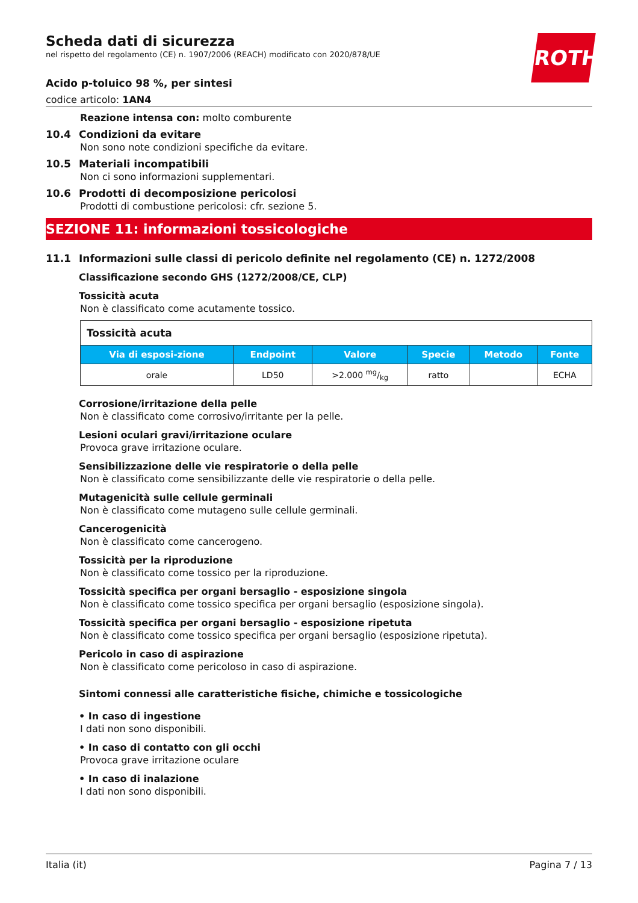ROTH
Scheda dati di sicurezza
nel rispetto del regolamento (CE) n. 1907/2006 (REACH) modificato con 2020/878/UE
Acido p-toluico 98 %, per sintesi
codice articolo: 1AN4
Reazione intensa con: molto comburente
10.4 Condizioni da evitare
Non sono note condizioni specifiche da evitare.
10.5 Materiali incompatibili
Non ci sono informazioni supplementari.
10.6 Prodotti di decomposizione pericolosi
Prodotti di combustione pericolosi: cfr. sezione 5.
SEZIONE 11: informazioni tossicologiche
11.1 Informazioni sulle classi di pericolo definite nel regolamento (CE) n. 1272/2008
Classificazione secondo GHS (1272/2008/CE, CLP)
Tossicità acuta
Non è classificato come acutamente tossico.
| Tossicità acuta | | | | | |
| Via di esposi-zione | Endpoint | Valore | Specie | Metodo | Fonte |
| orale | LD50 | >2.000 mg/kg | ratto | | ECHA |
Corrosione/irritazione della pelle
Non è classificato come corrosivo/irritante per la pelle.
Lesioni oculari gravi/irritazione oculare
Provoca grave irritazione oculare.
Sensibilizzazione delle vie respiratorie o della pelle
Non è classificato come sensibilizzante delle vie respiratorie o della pelle.
Mutagenicità sulle cellule germinali
Non è classificato come mutageno sulle cellule germinali.
Cancerogenicità
Non è classificato come cancerogeno.
Tossicità per la riproduzione
Non è classificato come tossico per la riproduzione.
Tossicità specifica per organi bersaglio - esposizione singola
Non è classificato come tossico specifica per organi bersaglio (esposizione singola).
Tossicità specifica per organi bersaglio - esposizione ripetuta
Non è classificato come tossico specifica per organi bersaglio (esposizione ripetuta).
Pericolo in caso di aspirazione
Non è classificato come pericoloso in caso di aspirazione.
Sintomi connessi alle caratteristiche fisiche, chimiche e tossicologiche
• In caso di ingestione
I dati non sono disponibili.
• In caso di contatto con gli occhi
Provoca grave irritazione oculare
• In caso di inalazione
I dati non sono disponibili.
Italia (it) Pagina 7 / 13